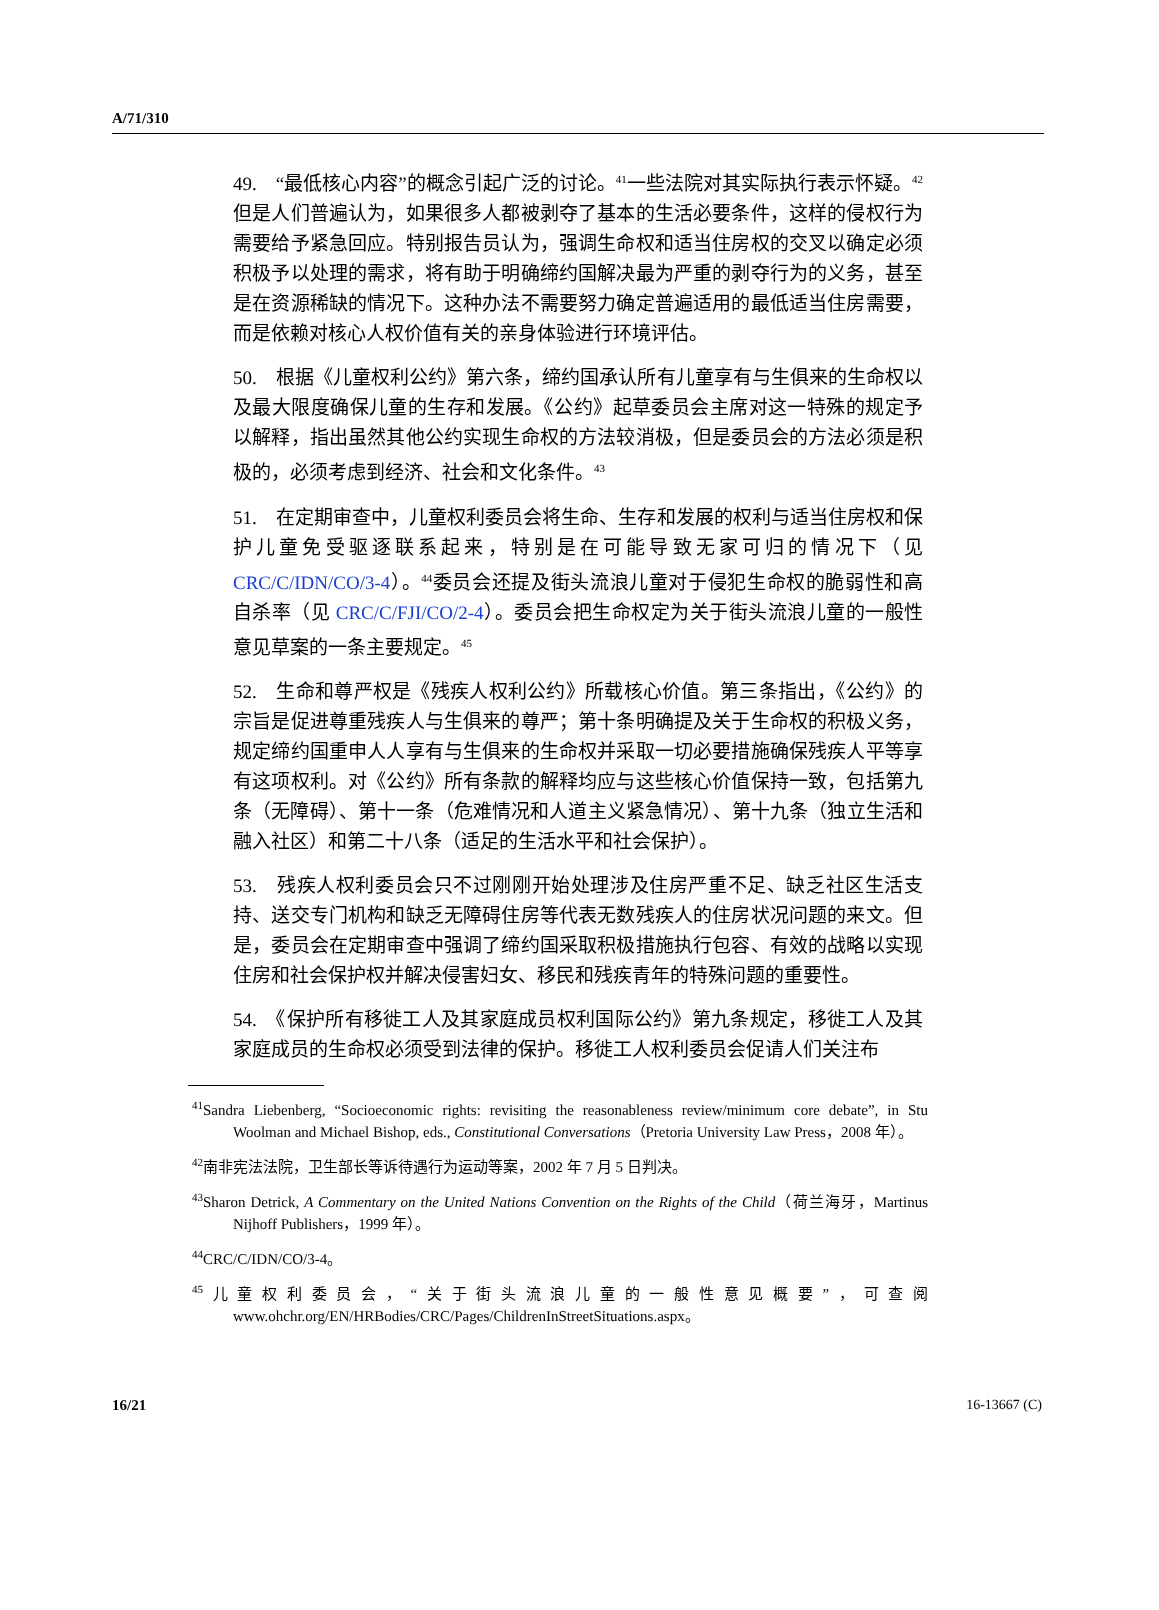A/71/310
49.　“最低核心内容”的概念引起广泛的讨论。<sup>41</sup>一些法院对其实际执行表示怀疑。<sup>42</sup>但是人们普遍认为，如果很多人都被剥夺了基本的生活必要条件，这样的侵权行为需要给予紧急回应。特别报告员认为，强调生命权和适当住房权的交叉以确定必须积极予以处理的需求，将有助于明确缔约国解决最为严重的剥夺行为的义务，甚至是在资源稀缺的情况下。这种办法不需要努力确定普遍适用的最低适当住房需要，而是依赖对核心人权价值有关的亲身体验进行环境评估。
50.　根据《儿童权利公约》第六条，缔约国承认所有儿童享有与生俱来的生命权以及最大限度确保儿童的生存和发展。《公约》起草委员会主席对这一特殊的规定予以解释，指出虽然其他公约实现生命权的方法较消极，但是委员会的方法必须是积极的，必须考虑到经济、社会和文化条件。<sup>43</sup>
51.　在定期审查中，儿童权利委员会将生命、生存和发展的权利与适当住房权和保护儿童免受驱逐联系起来，特别是在可能导致无家可归的情况下（见 CRC/C/IDN/CO/3-4）。<sup>44</sup>委员会还提及街头流浪儿童对于侵犯生命权的脆弱性和高自杀率（见 CRC/C/FJI/CO/2-4）。委员会把生命权定为关于街头流浪儿童的一般性意见草案的一条主要规定。<sup>45</sup>
52.　生命和尊严权是《残疾人权利公约》所载核心价值。第三条指出，《公约》的宗旨是促进尊重残疾人与生俱来的尊严；第十条明确提及关于生命权的积极义务，规定缔约国重申人人享有与生俱来的生命权并采取一切必要措施确保残疾人平等享有这项权利。对《公约》所有条款的解释均应与这些核心价值保持一致，包括第九条（无障碍）、第十一条（危难情况和人道主义紧急情况）、第十九条（独立生活和融入社区）和第二十八条（适足的生活水平和社会保护）。
53.　残疾人权利委员会只不过刚刚开始处理涉及住房严重不足、缺乏社区生活支持、送交专门机构和缺乏无障碍住房等代表无数残疾人的住房状况问题的来文。但是，委员会在定期审查中强调了缔约国采取积极措施执行包容、有效的战略以实现住房和社会保护权并解决侵害妇女、移民和残疾青年的特殊问题的重要性。
54.　《保护所有移徙工人及其家庭成员权利国际公约》第九条规定，移徙工人及其家庭成员的生命权必须受到法律的保护。移徙工人权利委员会促请人们关注布
<sup>41</sup> Sandra Liebenberg, “Socioeconomic rights: revisiting the reasonableness review/minimum core debate”, in Stu Woolman and Michael Bishop, eds., Constitutional Conversations（Pretoria University Law Press，2008 年）。
<sup>42</sup> 南非宪法法院，卫生部长等诉待遇行为运动等案，2002 年 7 月 5 日判决。
<sup>43</sup> Sharon Detrick, A Commentary on the United Nations Convention on the Rights of the Child（荷兰海牙，Martinus Nijhoff Publishers，1999 年）。
<sup>44</sup>CRC/C/IDN/CO/3-4。
<sup>45</sup> 儿童权利委员会，“关于街头流浪儿童的一般性意见概要”，可查阅 www.ohchr.org/EN/HRBodies/CRC/Pages/ChildrenInStreetSituations.aspx。
16/21 16-13667 (C)